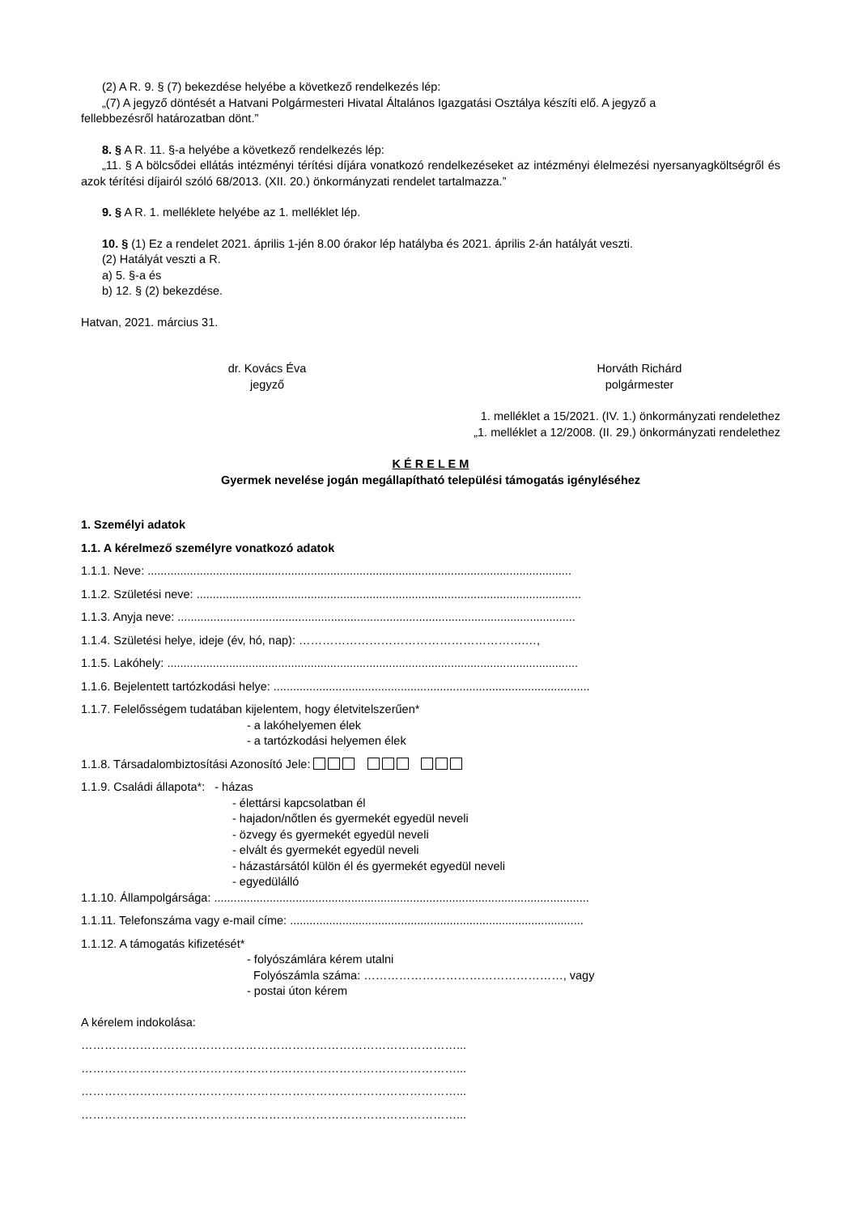(2) A R. 9. § (7) bekezdése helyébe a következő rendelkezés lép:
„(7) A jegyző döntését a Hatvani Polgármesteri Hivatal Általános Igazgatási Osztálya készíti elő. A jegyző a
fellebbezésről határozatban dönt.”
8. § A R. 11. §-a helyébe a következő rendelkezés lép:
„11. § A bölcsődei ellátás intézményi térítési díjára vonatkozó rendelkezéseket az intézményi élelmezési nyersanyagköltségről és azok térítési díjairól szóló 68/2013. (XII. 20.) önkormányzati rendelet tartalmazza.”
9. § A R. 1. melléklete helyébe az 1. melléklet lép.
10. § (1) Ez a rendelet 2021. április 1-jén 8.00 órakor lép hatályba és 2021. április 2-án hatályát veszti.
(2) Hatályát veszti a R.
a) 5. §-a és
b) 12. § (2) bekezdése.
Hatvan, 2021. március 31.
dr. Kovács Éva
jegyző
Horváth Richárd
polgármester
1. melléklet a 15/2021. (IV. 1.) önkormányzati rendelethez
„1. melléklet a 12/2008. (II. 29.) önkormányzati rendelethez
K É R E L E M
Gyermek nevelése jogán megállapítható települési támogatás igényléséhez
1. Személyi adatok
1.1. A kérelmező személyre vonatkozó adatok
1.1.1. Neve: ..................................................................................................................................
1.1.2. Születési neve: ......................................................................................................................
1.1.3. Anyja neve: ..........................................................................................................................
1.1.4. Születési helye, ideje (év, hó, nap): ………………………………………………….…,
1.1.5. Lakóhely: ..............................................................................................................................
1.1.6. Bejelentett tartózkodási helye: .................................................................................................
1.1.7. Felelősségem tudatában kijelentem, hogy életvitelszerűen*
- a lakóhelyemen élek
- a tartózkodási helyemen élek
1.1.8. Társadalombiztosítási Azonosító Jele:
1.1.9. Családi állapota*: - házas
- élettársi kapcsolatban él
- hajadon/nőtlen és gyermekét egyedül neveli
- özvegy és gyermekét egyedül neveli
- elvált és gyermekét egyedül neveli
- házastársától külön él és gyermekét egyedül neveli
- egyedülálló
1.1.10. Állampolgársága: ...................................................................................................................
1.1.11. Telefonszáma vagy e-mail címe: ..........................................................................................
1.1.12. A támogatás kifizetését*
- folyószámlára kérem utalni
Folyószámla száma: ……………………………………………, vagy
- postai úton kérem
A kérelem indokolása:
……………………………………………………………………………………...
……………………………………………………………………………………...
……………………………………………………………………………………...
……………………………………………………………………………………...